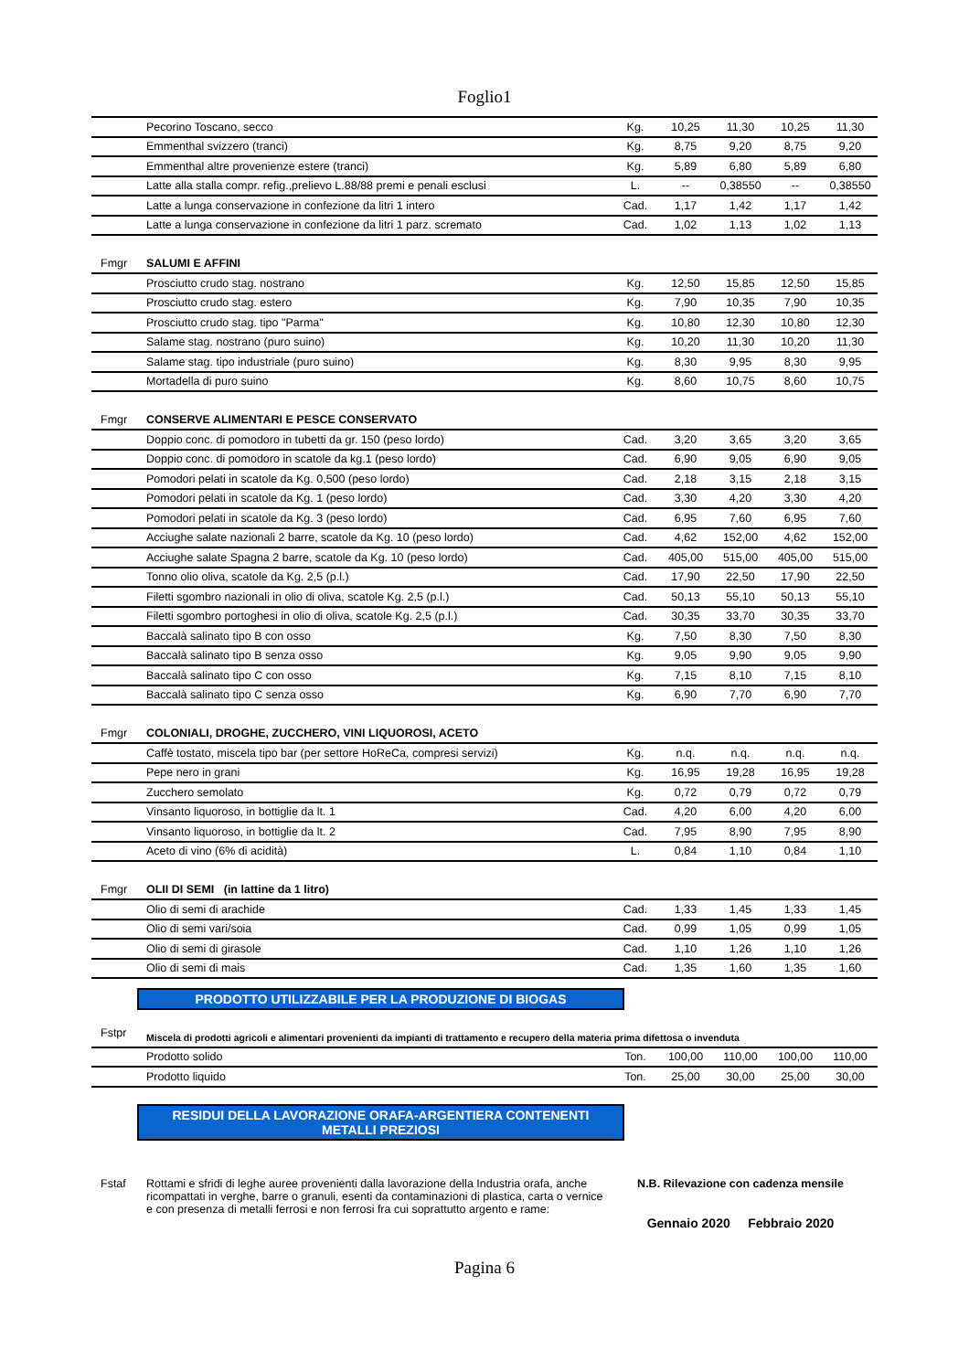Foglio1
| | Pecorino Toscano, secco | Kg. | 10,25 | 11,30 | 10,25 | 11,30 |
| | Emmenthal svizzero (tranci) | Kg. | 8,75 | 9,20 | 8,75 | 9,20 |
| | Emmenthal altre provenienze estere (tranci) | Kg. | 5,89 | 6,80 | 5,89 | 6,80 |
| | Latte alla stalla compr. refig.,prelievo L.88/88 premi e penali esclusi | L. | -- | 0,38550 | -- | 0,38550 |
| | Latte a lunga conservazione in confezione da litri 1 intero | Cad. | 1,17 | 1,42 | 1,17 | 1,42 |
| | Latte a lunga conservazione in confezione da litri 1 parz. scremato | Cad. | 1,02 | 1,13 | 1,02 | 1,13 |
| Fmgr | SALUMI E AFFINI | | | | | |
| | Prosciutto crudo stag. nostrano | Kg. | 12,50 | 15,85 | 12,50 | 15,85 |
| | Prosciutto crudo stag. estero | Kg. | 7,90 | 10,35 | 7,90 | 10,35 |
| | Prosciutto crudo stag. tipo "Parma" | Kg. | 10,80 | 12,30 | 10,80 | 12,30 |
| | Salame stag. nostrano (puro suino) | Kg. | 10,20 | 11,30 | 10,20 | 11,30 |
| | Salame stag. tipo industriale (puro suino) | Kg. | 8,30 | 9,95 | 8,30 | 9,95 |
| | Mortadella di puro suino | Kg. | 8,60 | 10,75 | 8,60 | 10,75 |
| Fmgr | CONSERVE ALIMENTARI E PESCE CONSERVATO | | | | | |
| | Doppio conc. di pomodoro in tubetti da gr. 150 (peso lordo) | Cad. | 3,20 | 3,65 | 3,20 | 3,65 |
| | Doppio conc. di pomodoro in scatole da kg.1 (peso lordo) | Cad. | 6,90 | 9,05 | 6,90 | 9,05 |
| | Pomodori pelati in scatole da Kg. 0,500 (peso lordo) | Cad. | 2,18 | 3,15 | 2,18 | 3,15 |
| | Pomodori pelati in scatole da Kg. 1 (peso lordo) | Cad. | 3,30 | 4,20 | 3,30 | 4,20 |
| | Pomodori pelati in scatole da Kg. 3 (peso lordo) | Cad. | 6,95 | 7,60 | 6,95 | 7,60 |
| | Acciughe salate nazionali 2 barre, scatole da Kg. 10 (peso lordo) | Cad. | 4,62 | 152,00 | 4,62 | 152,00 |
| | Acciughe salate Spagna 2 barre, scatole da Kg. 10 (peso lordo) | Cad. | 405,00 | 515,00 | 405,00 | 515,00 |
| | Tonno olio oliva, scatole da Kg. 2,5 (p.l.) | Cad. | 17,90 | 22,50 | 17,90 | 22,50 |
| | Filetti sgombro nazionali in olio di oliva, scatole Kg. 2,5 (p.l.) | Cad. | 50,13 | 55,10 | 50,13 | 55,10 |
| | Filetti sgombro portoghesi in olio di oliva, scatole Kg. 2,5 (p.l.) | Cad. | 30,35 | 33,70 | 30,35 | 33,70 |
| | Baccalà salinato tipo B con osso | Kg. | 7,50 | 8,30 | 7,50 | 8,30 |
| | Baccalà salinato tipo B senza osso | Kg. | 9,05 | 9,90 | 9,05 | 9,90 |
| | Baccalà salinato tipo C con osso | Kg. | 7,15 | 8,10 | 7,15 | 8,10 |
| | Baccalà salinato tipo C senza osso | Kg. | 6,90 | 7,70 | 6,90 | 7,70 |
| Fmgr | COLONIALI, DROGHE, ZUCCHERO, VINI LIQUOROSI, ACETO | | | | | |
| | Caffè tostato, miscela tipo bar (per settore HoReCa, compresi servizi) | Kg. | n.q. | n.q. | n.q. | n.q. |
| | Pepe nero in grani | Kg. | 16,95 | 19,28 | 16,95 | 19,28 |
| | Zucchero semolato | Kg. | 0,72 | 0,79 | 0,72 | 0,79 |
| | Vinsanto liquoroso, in bottiglie da lt. 1 | Cad. | 4,20 | 6,00 | 4,20 | 6,00 |
| | Vinsanto liquoroso, in bottiglie da lt. 2 | Cad. | 7,95 | 8,90 | 7,95 | 8,90 |
| | Aceto di vino (6% di acidità) | L. | 0,84 | 1,10 | 0,84 | 1,10 |
| Fmgr | OLII DI SEMI (in lattine da 1 litro) | | | | | |
| | Olio di semi di arachide | Cad. | 1,33 | 1,45 | 1,33 | 1,45 |
| | Olio di semi vari/soia | Cad. | 0,99 | 1,05 | 0,99 | 1,05 |
| | Olio di semi di girasole | Cad. | 1,10 | 1,26 | 1,10 | 1,26 |
| | Olio di semi di mais | Cad. | 1,35 | 1,60 | 1,35 | 1,60 |
PRODOTTO UTILIZZABILE PER LA PRODUZIONE DI BIOGAS
| Fstpr | Miscela di prodotti agricoli e alimentari provenienti da impianti di trattamento e recupero della materia prima difettosa o invenduta | | | | | |
| | Prodotto solido | Ton. | 100,00 | 110,00 | 100,00 | 110,00 |
| | Prodotto liquido | Ton. | 25,00 | 30,00 | 25,00 | 30,00 |
RESIDUI DELLA LAVORAZIONE ORAFA-ARGENTIERA CONTENENTI
METALLI PREZIOSI
Fstaf Rottami e sfridi di leghe auree provenienti dalla lavorazione della Industria orafa, anche ricompattati in verghe, barre o granuli, esenti da contaminazioni di plastica, carta o vernice e con presenza di metalli ferrosi e non ferrosi fra cui soprattutto argento e rame:
N.B. Rilevazione con cadenza mensile
Gennaio 2020 Febbraio 2020
Pagina 6